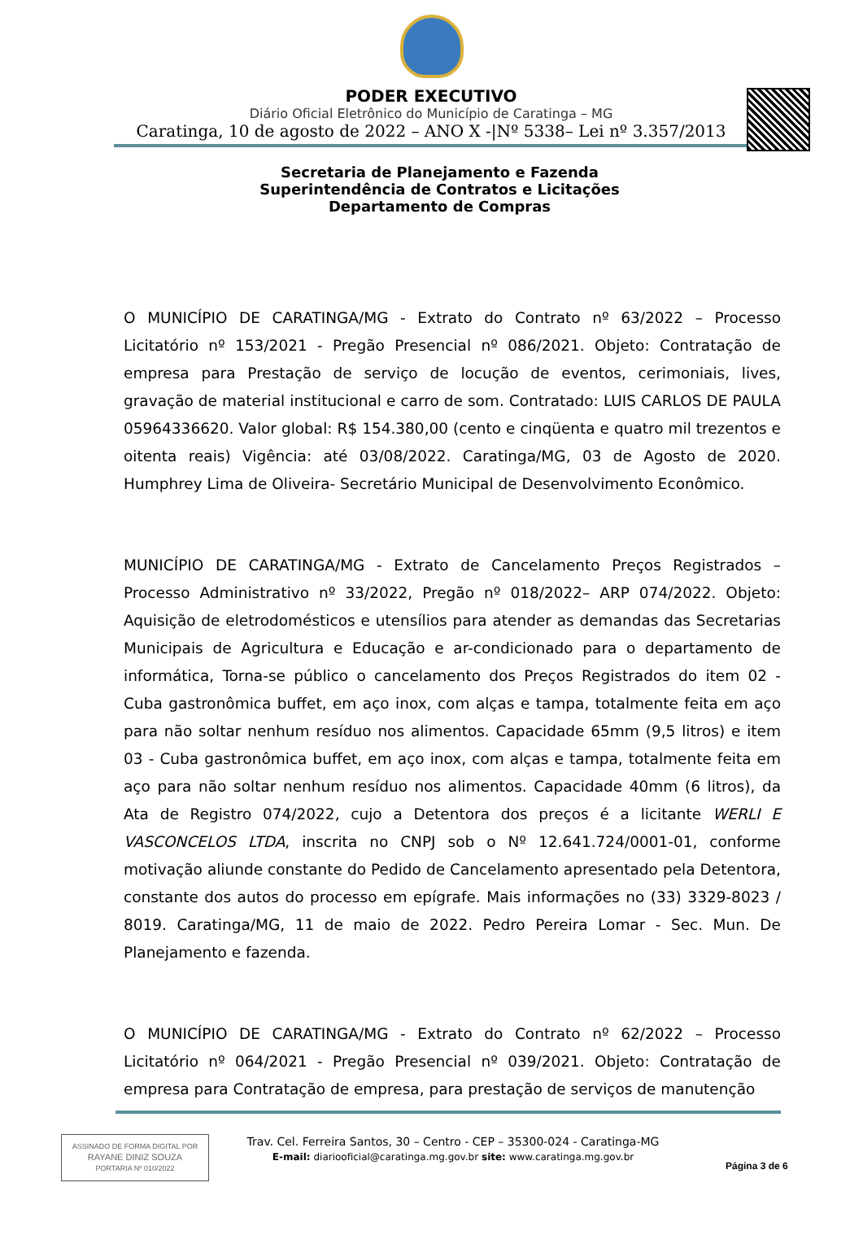PODER EXECUTIVO
Diário Oficial Eletrônico do Município de Caratinga – MG
Caratinga, 10 de agosto de 2022 – ANO X -|Nº 5338– Lei nº 3.357/2013
Secretaria de Planejamento e Fazenda
Superintendência de Contratos e Licitações
Departamento de Compras
O MUNICÍPIO DE CARATINGA/MG - Extrato do Contrato nº 63/2022 – Processo Licitatório nº 153/2021 - Pregão Presencial nº 086/2021. Objeto: Contratação de empresa para Prestação de serviço de locução de eventos, cerimoniais, lives, gravação de material institucional e carro de som. Contratado: LUIS CARLOS DE PAULA 05964336620. Valor global: R$ 154.380,00 (cento e cinqüenta e quatro mil trezentos e oitenta reais) Vigência: até 03/08/2022. Caratinga/MG, 03 de Agosto de 2020. Humphrey Lima de Oliveira- Secretário Municipal de Desenvolvimento Econômico.
MUNICÍPIO DE CARATINGA/MG - Extrato de Cancelamento Preços Registrados – Processo Administrativo nº 33/2022, Pregão nº 018/2022– ARP 074/2022. Objeto: Aquisição de eletrodomésticos e utensílios para atender as demandas das Secretarias Municipais de Agricultura e Educação e ar-condicionado para o departamento de informática, Torna-se público o cancelamento dos Preços Registrados do item 02 - Cuba gastronômica buffet, em aço inox, com alças e tampa, totalmente feita em aço para não soltar nenhum resíduo nos alimentos. Capacidade 65mm (9,5 litros) e item 03 - Cuba gastronômica buffet, em aço inox, com alças e tampa, totalmente feita em aço para não soltar nenhum resíduo nos alimentos. Capacidade 40mm (6 litros), da Ata de Registro 074/2022, cujo a Detentora dos preços é a licitante WERLI E VASCONCELOS LTDA, inscrita no CNPJ sob o Nº 12.641.724/0001-01, conforme motivação aliunde constante do Pedido de Cancelamento apresentado pela Detentora, constante dos autos do processo em epígrafe. Mais informações no (33) 3329-8023 / 8019. Caratinga/MG, 11 de maio de 2022. Pedro Pereira Lomar - Sec. Mun. De Planejamento e fazenda.
O MUNICÍPIO DE CARATINGA/MG - Extrato do Contrato nº 62/2022 – Processo Licitatório nº 064/2021 - Pregão Presencial nº 039/2021. Objeto: Contratação de empresa para Contratação de empresa, para prestação de serviços de manutenção
ASSINADO DE FORMA DIGITAL POR
RAYANE DINIZ SOUZA
PORTARIA Nº 010/2022
Trav. Cel. Ferreira Santos, 30 – Centro - CEP – 35300-024 - Caratinga-MG
E-mail: diariooficial@caratinga.mg.gov.br site: www.caratinga.mg.gov.br
Página 3 de 6